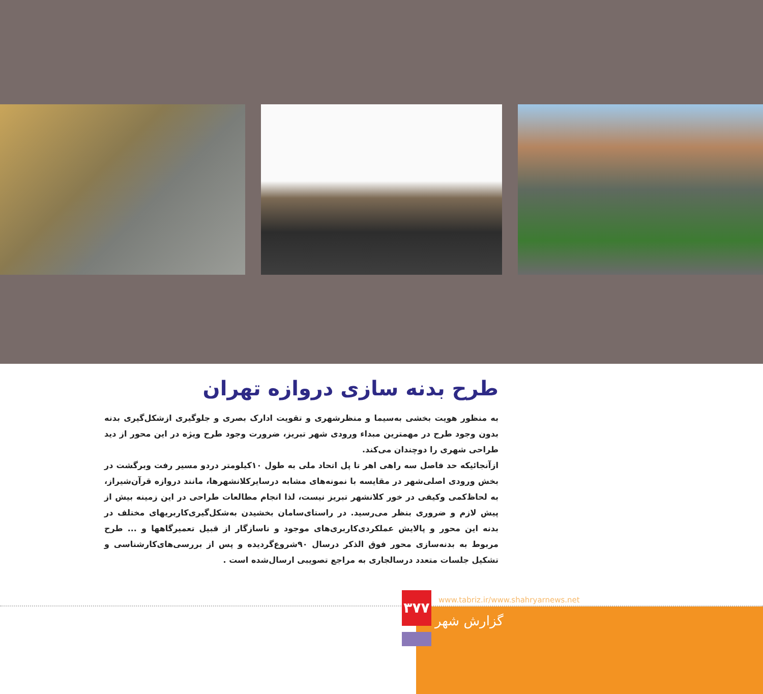طرح بدنه سازی دروازه تهران
به منظور هویت بخشی به‌سیما و منظرشهری و تقویت ادارک بصری و جلوگیری ازشکل‌گیری بدنه بدون وجود طرح در مهمترین مبداء ورودی شهر تبریز، ضرورت وجود طرح ویژه در این محور از دید طراحی شهری را دوچندان می‌کند.
ازآنجائیکه حد فاصل سه راهی اهر تا پل اتحاد ملی به طول ۱۰کیلومتر دردو مسیر رفت وبرگشت در بخش ورودی اصلی‌شهر در مقایسه با نمونه‌های مشابه درسایرکلانشهرها، مانند دروازه قرآن‌شیراز، به لحاظ‌کمی وکیفی در خور کلانشهر تبریز نیست، لذا انجام مطالعات طراحی در این زمینه بیش از پیش لازم و ضروری بنظر می‌رسید. در راستای‌سامان بخشیدن به‌شکل‌گیری‌کاربریهای مختلف در بدنه این محور و پالایش عملکردی‌کاربری‌های موجود و ناسازگار از قبیل تعمیرگاهها و ... طرح مربوط به بدنه‌سازی محور فوق الذکر درسال ۹۰شروع‌گردیده و پس از بررسی‌های‌کارشناسی و تشکیل جلسات متعدد درسالجاری به مراجع تصویبی ارسال‌شده است .
۳۷۷
www.tabriz.ir/www.shahryarnews.net
گزارش شهر